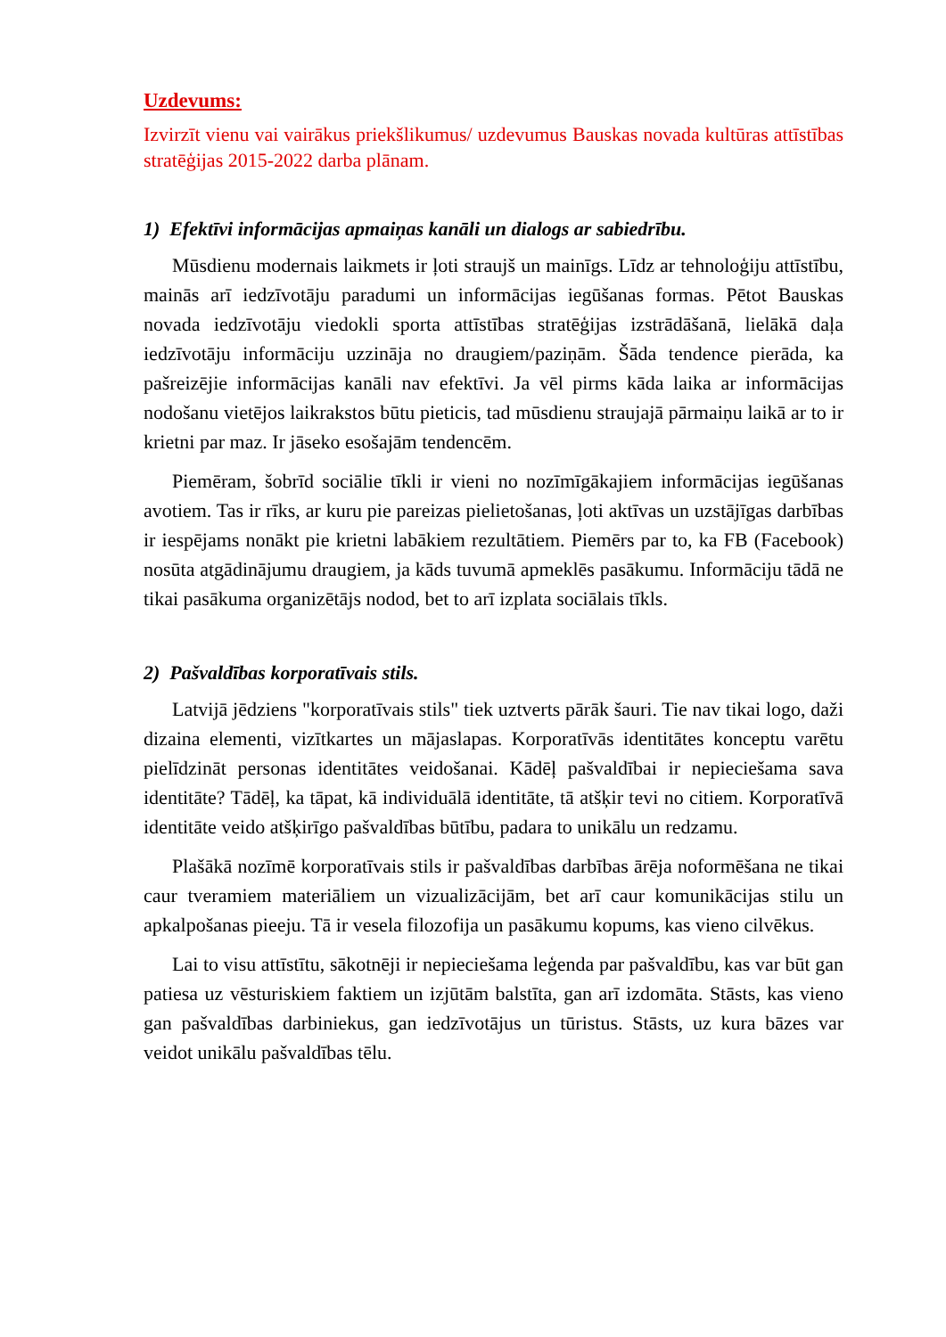Uzdevums:
Izvirzīt vienu vai vairākus priekšlikumus/ uzdevumus Bauskas novada kultūras attīstības stratēģijas 2015-2022 darba plānam.
1) Efektīvi informācijas apmaiņas kanāli un dialogs ar sabiedrību.
Mūsdienu modernais laikmets ir ļoti straujš un mainīgs. Līdz ar tehnoloģiju attīstību, mainās arī iedzīvotāju paradumi un informācijas iegūšanas formas. Pētot Bauskas novada iedzīvotāju viedokli sporta attīstības stratēģijas izstrādāšanā, lielākā daļa iedzīvotāju informāciju uzzināja no draugiem/paziņām. Šāda tendence pierāda, ka pašreizējie informācijas kanāli nav efektīvi. Ja vēl pirms kāda laika ar informācijas nodošanu vietējos laikrakstos būtu pieticis, tad mūsdienu straujajā pārmaiņu laikā ar to ir krietni par maz. Ir jāseko esošajām tendencēm.
Piemēram, šobrīd sociālie tīkli ir vieni no nozīmīgākajiem informācijas iegūšanas avotiem. Tas ir rīks, ar kuru pie pareizas pielietošanas, ļoti aktīvas un uzstājīgas darbības ir iespējams nonākt pie krietni labākiem rezultātiem. Piemērs par to, ka FB (Facebook) nosūta atgādinājumu draugiem, ja kāds tuvumā apmeklēs pasākumu. Informāciju tādā ne tikai pasākuma organizētājs nodod, bet to arī izplata sociālais tīkls.
2) Pašvaldības korporatīvais stils.
Latvijā jēdziens "korporatīvais stils" tiek uztverts pārāk šauri. Tie nav tikai logo, daži dizaina elementi, vizītkartes un mājaslapas. Korporatīvās identitātes konceptu varētu pielīdzināt personas identitātes veidošanai. Kādēļ pašvaldībai ir nepieciešama sava identitāte? Tādēļ, ka tāpat, kā individuālā identitāte, tā atšķir tevi no citiem. Korporatīvā identitāte veido atšķirīgo pašvaldības būtību, padara to unikālu un redzamu.
Plašākā nozīmē korporatīvais stils ir pašvaldības darbības ārēja noformēšana ne tikai caur tveramiem materiāliem un vizualizācijām, bet arī caur komunikācijas stilu un apkalpošanas pieeju. Tā ir vesela filozofija un pasākumu kopums, kas vieno cilvēkus.
Lai to visu attīstītu, sākotnēji ir nepieciešama leģenda par pašvaldību, kas var būt gan patiesa uz vēsturiskiem faktiem un izjūtām balstīta, gan arī izdomāta. Stāsts, kas vieno gan pašvaldības darbiniekus, gan iedzīvotājus un tūristus. Stāsts, uz kura bāzes var veidot unikālu pašvaldības tēlu.